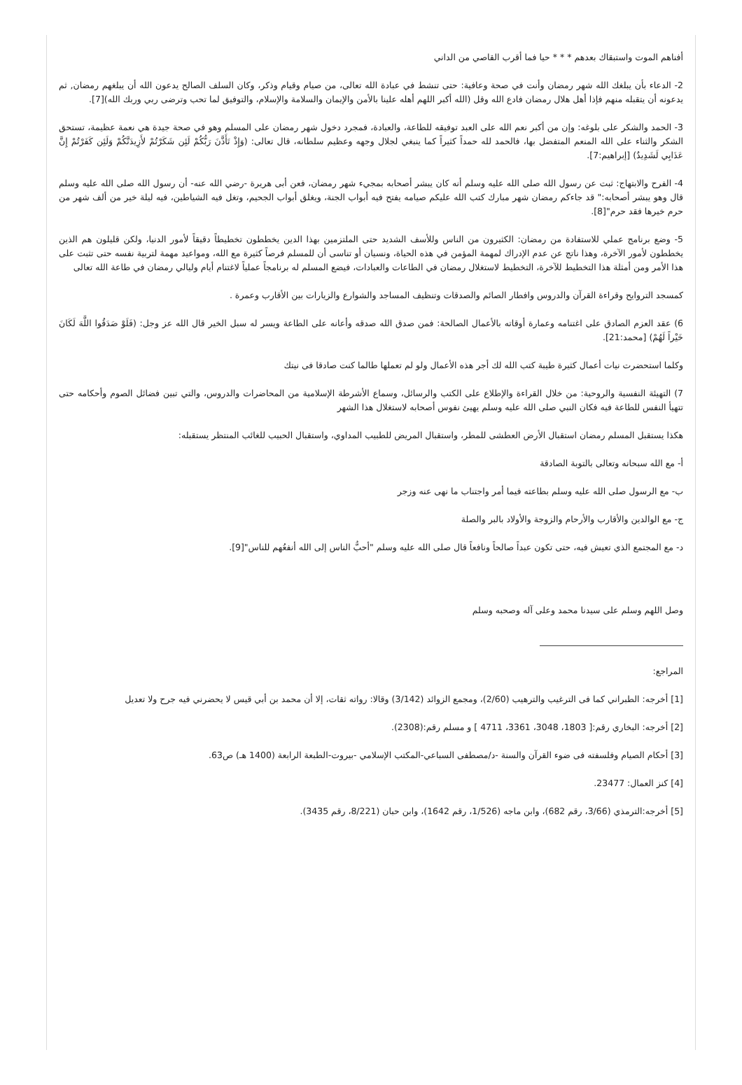أفناهم الموت واستبقاك بعدهم * * * حيا فما أقرب القاصي من الداني
2- الدعاء بأن يبلغك الله شهر رمضان وأنت في صحة وعافية: حتى تنشط في عبادة الله تعالى، من صيام وقيام وذكر، وكان السلف الصالح يدعون الله أن يبلغهم رمضان, ثم يدعونه أن يتقبله منهم فإذا أهل هلال رمضان فادع الله وقل (الله أكبر اللهم أهله علينا بالأمن والإيمان والسلامة والإسلام، والتوفيق لما تحب وترضى ربي وربك الله)[7].
3- الحمد والشكر على بلوغه: وإن من أكبر نعم الله على العبد توفيقه للطاعة، والعبادة، فمجرد دخول شهر رمضان على المسلم وهو في صحة جيدة هي نعمة عظيمة، تستحق الشكر والثناء على الله المنعم المتفضل بها، فالحمد لله حمداً كثيراً كما ينبغي لجلال وجهه وعظيم سلطانه، قال تعالى: (وَإِذْ تَأَذَّنَ رَبُّكُمْ لَئِن شَكَرْتُمْ لأَزِيدَنَّكُمْ وَلَئِن كَفَرْتُمْ إِنَّ عَذَابِي لَشَدِيدٌ) [إبراهيم:7].
4- الفرح والابتهاج: ثبت عن رسول الله صلى الله عليه وسلم أنه كان يبشر أصحابه بمجيء شهر رمضان، فعن أبى هريرة -رضي الله عنه- أن رسول الله صلى الله عليه وسلم قال وهو يبشر أصحابه:" قد جاءكم رمضان شهر مبارك كتب الله عليكم صيامه يفتح فيه أبواب الجنة، ويغلق أبواب الجحيم، وتغل فيه الشياطين، فيه ليلة خير من ألف شهر من حرم خيرها فقد حرم"[8].
5- وضع برنامج عملي للاستفادة من رمضان: الكثيرون من الناس وللأسف الشديد حتى الملتزمين بهذا الدين يخططون تخطيطاً دقيقاً لأمور الدنيا، ولكن قليلون هم الذين يخططون لأمور الآخرة، وهذا ناتج عن عدم الإدراك لمهمة المؤمن في هذه الحياة، ونسيان أو تناسى أن للمسلم فرصاً كثيرة مع الله، ومواعيد مهمة لتربية نفسه حتى تثبت على هذا الأمر ومن أمثلة هذا التخطيط للآخرة، التخطيط لاستغلال رمضان في الطاعات والعبادات، فيضع المسلم له برنامجاً عملياً لاغتنام أيام وليالي رمضان في طاعة الله تعالى
كمسجد التروايح وقراءة القرآن والدروس وافطار الصائم والصدقات وتنظيف المساجد والشوارع والزيارات بين الأقارب وعمرة .
6) عقد العزم الصادق على اغتنامه وعمارة أوقاته بالأعمال الصالحة: فمن صدق الله صدقه وأعانه على الطاعة ويسر له سبل الخير قال الله عز وجل: (فَلَوْ صَدَقُوا اللَّهَ لَكَانَ خَيْراً لَهُمْ) [محمد:21].
وكلما استحضرت نيات أعمال كثيرة طيبة كتب الله لك أجر هذه الأعمال ولو لم تعملها طالما كنت صادقا فى نيتك
7) التهيئة النفسية والروحية: من خلال القراءة والإطلاع على الكتب والرسائل، وسماع الأشرطة الإسلامية من المحاضرات والدروس، والتي تبين فضائل الصوم وأحكامه حتى تتهيأ النفس للطاعة فيه فكان النبي صلى الله عليه وسلم يهيئ نفوس أصحابه لاستغلال هذا الشهر
هكذا يستقبل المسلم رمضان استقبال الأرض العطشى للمطر، واستقبال المريض للطبيب المداوي، واستقبال الحبيب للغائب المنتظر يستقبله:
أ- مع الله سبحانه وتعالى بالتوبة الصادقة
ب- مع الرسول صلى الله عليه وسلم بطاعته فيما أمر واجتناب ما نهى عنه وزجر
ج- مع الوالدين والأقارب والأرحام والزوجة والأولاد بالبر والصلة
د- مع المجتمع الذي تعيش فيه، حتى تكون عبداً صالحاً ونافعاً قال صلى الله عليه وسلم "أحبُّ الناس إلى الله أنفعُهم للناس"[9].
وصل اللهم وسلم على سيدنا محمد وعلى آله وصحبه وسلم
المراجع:
[1] أخرجه: الطبراني كما فى الترغيب والترهيب (2/60)، ومجمع الزوائد (3/142) وقالا: رواته ثقات، إلا أن محمد بن أبي قيس لا يحضرني فيه جرح ولا تعديل
[2] أخرجه: البخاري رقم:[ 1803، 3048، 3361، 4711 ] و مسلم رقم:(2308).
[3] أحكام الصيام وفلسفته فى ضوء القرآن والسنة -د/مصطفى السباعي-المكتب الإسلامي -بيروت-الطبعة الرابعة (1400 هـ) ص63.
[4] كنز العمال: 23477.
[5] أخرجه:الترمذي (3/66، رقم 682)، وابن ماجه (1/526، رقم 1642)، وابن حبان (8/221، رقم 3435).